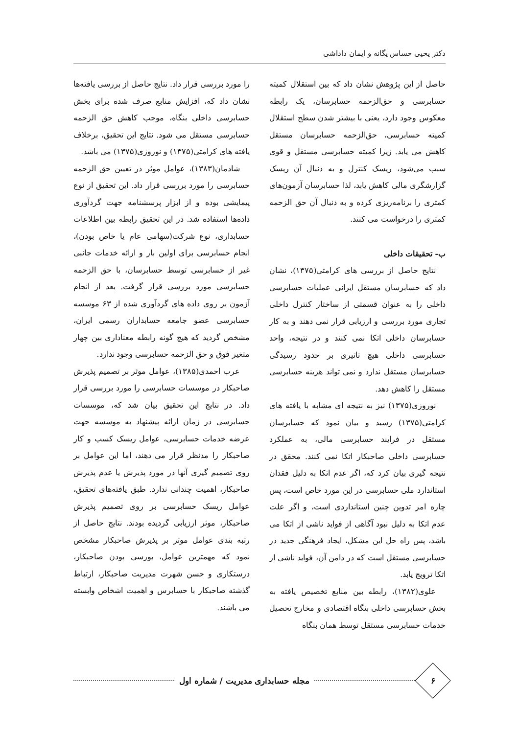دکتر یحیی حساس یگانه و ایمان داداشی
حاصل از این پژوهش نشان داد که بین استقلال کمیته حسابرسی و حق‌الزحمه حسابرسان، یک رابطه معکوس وجود دارد، یعنی با بیشتر شدن سطح استقلال کمیته حسابرسی، حق‌الزحمه حسابرسان مستقل کاهش می یابد. زیرا کمیته حسابرسی مستقل و قوی سبب می‌شود، ریسک کنترل و به دنبال آن ریسک گزارشگری مالی کاهش یابد، لذا حسابرسان آزمون‌های کمتری را برنامه‌ریزی کرده و به دنبال آن حق الزحمه کمتری را درخواست می کنند.
ب- تحقیقات داخلی
نتایج حاصل از بررسی های کرامتی(۱۳۷۵)، نشان داد که حسابرسان مستقل ایرانی عملیات حسابرسی داخلی را به عنوان قسمتی از ساختار کنترل داخلی تجاری مورد بررسی و ارزیابی قرار نمی دهند و به کار حسابرسان داخلی اتکا نمی کنند و در نتیجه، واحد حسابرسی داخلی هیچ تاثیری بر حدود رسیدگی حسابرسان مستقل ندارد و نمی تواند هزینه حسابرسی مستقل را کاهش دهد.
نوروزی(۱۳۷۵) نیز به نتیجه ای مشابه با یافته های کرامتی(۱۳۷۵) رسید و بیان نمود که حسابرسان مستقل در فرایند حسابرسی مالی، به عملکرد حسابرسی داخلی صاحبکار اتکا نمی کنند. محقق در نتیجه گیری بیان کرد که، اگر عدم اتکا به دلیل فقدان استاندارد ملی حسابرسی در این مورد خاص است، پس چاره امر تدوین چنین استانداردی است، و اگر علت عدم اتکا به دلیل نبود آگاهی از فواید ناشی از اتکا می باشد، پس راه حل این مشکل، ایجاد فرهنگی جدید در حسابرسی مستقل است که در دامن آن، فواید ناشی از اتکا ترویج یابد.
علوی(۱۳۸۲)، رابطه بین منابع تخصیص یافته به بخش حسابرسی داخلی بنگاه اقتصادی و مخارج تحصیل خدمات حسابرسی مستقل توسط همان بنگاه
را مورد بررسی قرار داد. نتایج حاصل از بررسی یافته‌ها نشان داد که، افزایش منابع صرف شده برای بخش حسابرسی داخلی بنگاه، موجب کاهش حق الزحمه حسابرسی مستقل می شود. نتایج این تحقیق، برخلاف یافته های کرامتی(۱۳۷۵) و نوروزی(۱۳۷۵) می باشد.
شادمان(۱۳۸۳)، عوامل موثر در تعیین حق الزحمه حسابرسی را مورد بررسی قرار داد. این تحقیق از نوع پیمایشی بوده و از ابزار پرسشنامه جهت گردآوری داده‌ها استفاده شد. در این تحقیق رابطه بین اطلاعات حسابداری، نوع شرکت(سهامی عام یا خاص بودن)، انجام حسابرسی برای اولین بار و ارائه خدمات جانبی غیر از حسابرسی توسط حسابرسان، با حق الزحمه حسابرسی مورد بررسی قرار گرفت. بعد از انجام آزمون بر روی داده های گردآوری شده از ۶۳ موسسه حسابرسی عضو جامعه حسابداران رسمی ایران، مشخص گردید که هیچ گونه رابطه معناداری بین چهار متغیر فوق و حق الزحمه حسابرسی وجود ندارد.
عرب احمدی(۱۳۸۵)، عوامل موثر بر تصمیم پذیرش صاحبکار در موسسات حسابرسی را مورد بررسی قرار داد. در نتایج این تحقیق بیان شد که، موسسات حسابرسی در زمان ارائه پیشنهاد به موسسه جهت عرضه خدمات حسابرسی، عوامل ریسک کسب و کار صاحبکار را مدنظر قرار می دهند، اما این عوامل بر روی تصمیم گیری آنها در مورد پذیرش یا عدم پذیرش صاحبکار، اهمیت چندانی ندارد. طبق یافته‌های تحقیق، عوامل ریسک حسابرسی بر روی تصمیم پذیرش صاحبکار، موثر ارزیابی گردیده بودند. نتایج حاصل از رتبه بندی عوامل موثر بر پذیرش صاحبکار مشخص نمود که مهمترین عوامل، بورسی بودن صاحبکار، درستکاری و حسن شهرت مدیریت صاحبکار، ارتباط گذشته صاحبکار با حسابرس و اهمیت اشخاص وابسته می باشند.
۶
مجله حسابداری مدیریت / شماره اول